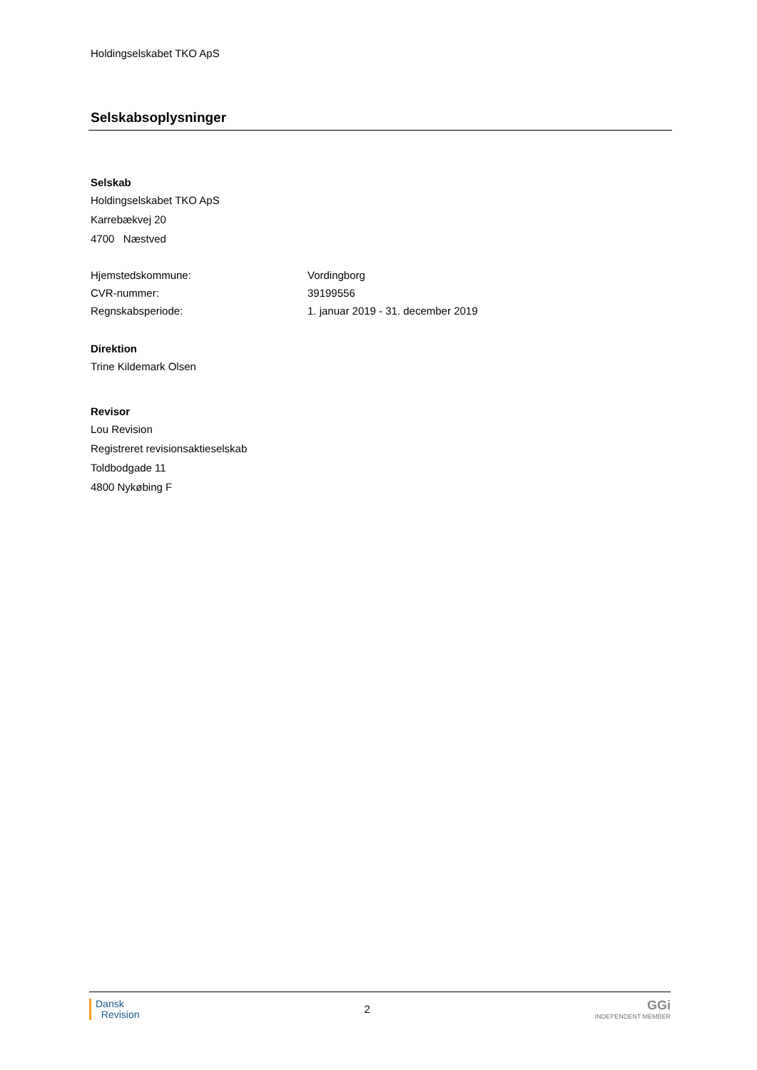Holdingselskabet TKO ApS
Selskabsoplysninger
Selskab
Holdingselskabet TKO ApS
Karrebækvej 20
4700 Næstved
| Hjemstedskommune: | Vordingborg |
| CVR-nummer: | 39199556 |
| Regnskabsperiode: | 1. januar 2019 - 31. december 2019 |
Direktion
Trine Kildemark Olsen
Revisor
Lou Revision
Registreret revisionsaktieselskab
Toldbodgade 11
4800 Nykøbing F
Dansk
Revision
2
GGi
INDEPENDENT MEMBER